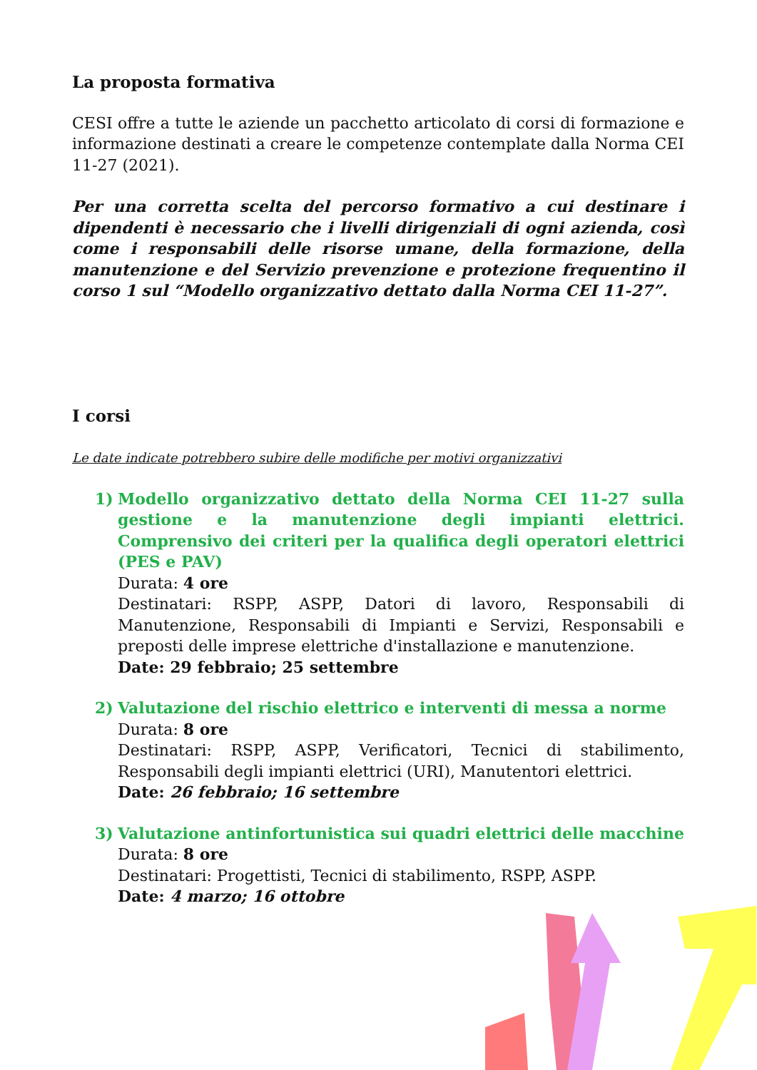La proposta formativa
CESI offre a tutte le aziende un pacchetto articolato di corsi di formazione e informazione destinati a creare le competenze contemplate dalla Norma CEI 11-27 (2021).
Per una corretta scelta del percorso formativo a cui destinare i dipendenti è necessario che i livelli dirigenziali di ogni azienda, così come i responsabili delle risorse umane, della formazione, della manutenzione e del Servizio prevenzione e protezione frequentino il corso 1 sul “Modello organizzativo dettato dalla Norma CEI 11-27”.
I corsi
Le date indicate potrebbero subire delle modifiche per motivi organizzativi
1) Modello organizzativo dettato della Norma CEI 11-27 sulla gestione e la manutenzione degli impianti elettrici. Comprensivo dei criteri per la qualifica degli operatori elettrici (PES e PAV)
Durata: 4 ore
Destinatari: RSPP, ASPP, Datori di lavoro, Responsabili di Manutenzione, Responsabili di Impianti e Servizi, Responsabili e preposti delle imprese elettriche d'installazione e manutenzione.
Date: 29 febbraio; 25 settembre
2) Valutazione del rischio elettrico e interventi di messa a norme
Durata: 8 ore
Destinatari: RSPP, ASPP, Verificatori, Tecnici di stabilimento, Responsabili degli impianti elettrici (URI), Manutentori elettrici.
Date: 26 febbraio; 16 settembre
3) Valutazione antinfortunistica sui quadri elettrici delle macchine
Durata: 8 ore
Destinatari: Progettisti, Tecnici di stabilimento, RSPP, ASPP.
Date: 4 marzo; 16 ottobre